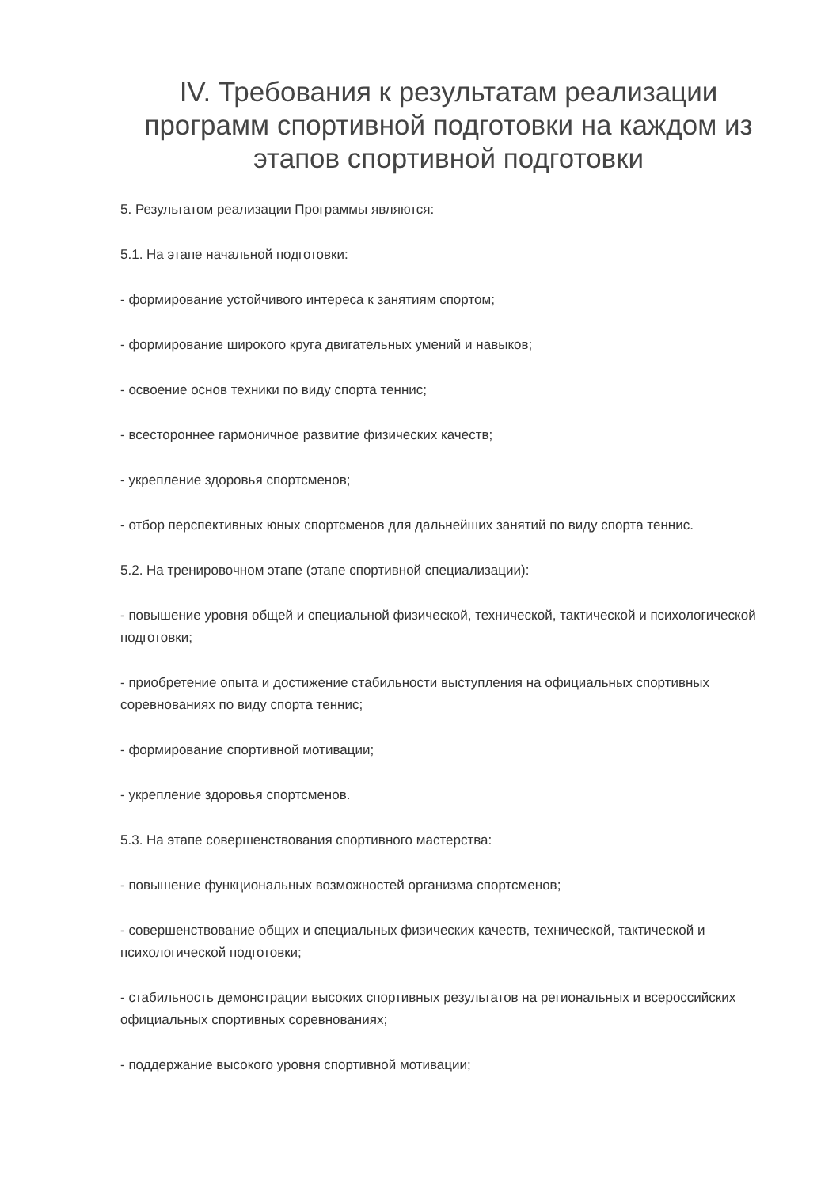IV. Требования к результатам реализации программ спортивной подготовки на каждом из этапов спортивной подготовки
5. Результатом реализации Программы являются:
5.1. На этапе начальной подготовки:
- формирование устойчивого интереса к занятиям спортом;
- формирование широкого круга двигательных умений и навыков;
- освоение основ техники по виду спорта теннис;
- всестороннее гармоничное развитие физических качеств;
- укрепление здоровья спортсменов;
- отбор перспективных юных спортсменов для дальнейших занятий по виду спорта теннис.
5.2. На тренировочном этапе (этапе спортивной специализации):
- повышение уровня общей и специальной физической, технической, тактической и психологической подготовки;
- приобретение опыта и достижение стабильности выступления на официальных спортивных соревнованиях по виду спорта теннис;
- формирование спортивной мотивации;
- укрепление здоровья спортсменов.
5.3. На этапе совершенствования спортивного мастерства:
- повышение функциональных возможностей организма спортсменов;
- совершенствование общих и специальных физических качеств, технической, тактической и психологической подготовки;
- стабильность демонстрации высоких спортивных результатов на региональных и всероссийских официальных спортивных соревнованиях;
- поддержание высокого уровня спортивной мотивации;